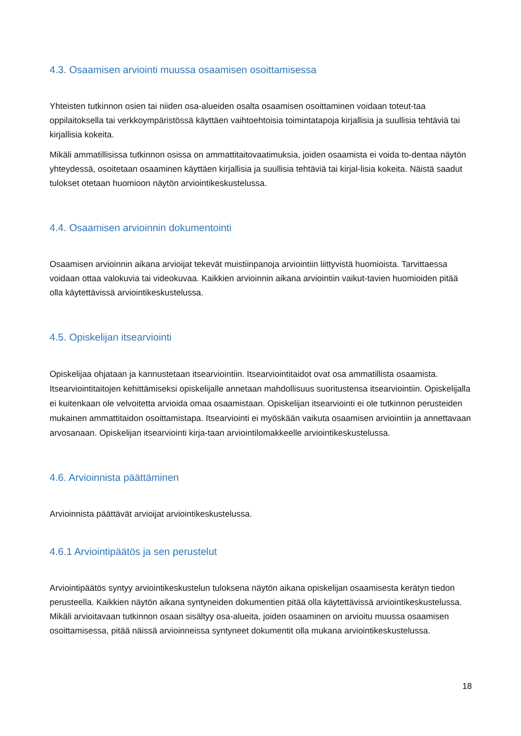4.3. Osaamisen arviointi muussa osaamisen osoittamisessa
Yhteisten tutkinnon osien tai niiden osa-alueiden osalta osaamisen osoittaminen voidaan toteut-taa oppilaitoksella tai verkkoympäristössä käyttäen vaihtoehtoisia toimintatapoja kirjallisia ja suullisia tehtäviä tai kirjallisia kokeita.
Mikäli ammatillisissa tutkinnon osissa on ammattitaitovaatimuksia, joiden osaamista ei voida to-dentaa näytön yhteydessä, osoitetaan osaaminen käyttäen kirjallisia ja suullisia tehtäviä tai kirjal-lisia kokeita. Näistä saadut tulokset otetaan huomioon näytön arviointikeskustelussa.
4.4. Osaamisen arvioinnin dokumentointi
Osaamisen arvioinnin aikana arvioijat tekevät muistiinpanoja arviointiin liittyvistä huomioista. Tarvittaessa voidaan ottaa valokuvia tai videokuvaa. Kaikkien arvioinnin aikana arviointiin vaikut-tavien huomioiden pitää olla käytettävissä arviointikeskustelussa.
4.5. Opiskelijan itsearviointi
Opiskelijaa ohjataan ja kannustetaan itsearviointiin. Itsearviointitaidot ovat osa ammatillista osaamista. Itsearviointitaitojen kehittämiseksi opiskelijalle annetaan mahdollisuus suoritustensa itsearviointiin. Opiskelijalla ei kuitenkaan ole velvoitetta arvioida omaa osaamistaan. Opiskelijan itsearviointi ei ole tutkinnon perusteiden mukainen ammattitaidon osoittamistapa. Itsearviointi ei myöskään vaikuta osaamisen arviointiin ja annettavaan arvosanaan. Opiskelijan itsearviointi kirja-taan arviointilomakkeelle arviointikeskustelussa.
4.6. Arvioinnista päättäminen
Arvioinnista päättävät arvioijat arviointikeskustelussa.
4.6.1 Arviointipäätös ja sen perustelut
Arviointipäätös syntyy arviointikeskustelun tuloksena näytön aikana opiskelijan osaamisesta kerätyn tiedon perusteella. Kaikkien näytön aikana syntyneiden dokumentien pitää olla käytettävissä arviointikeskustelussa. Mikäli arvioitavaan tutkinnon osaan sisältyy osa-alueita, joiden osaaminen on arvioitu muussa osaamisen osoittamisessa, pitää näissä arvioinneissa syntyneet dokumentit olla mukana arviointikeskustelussa.
18